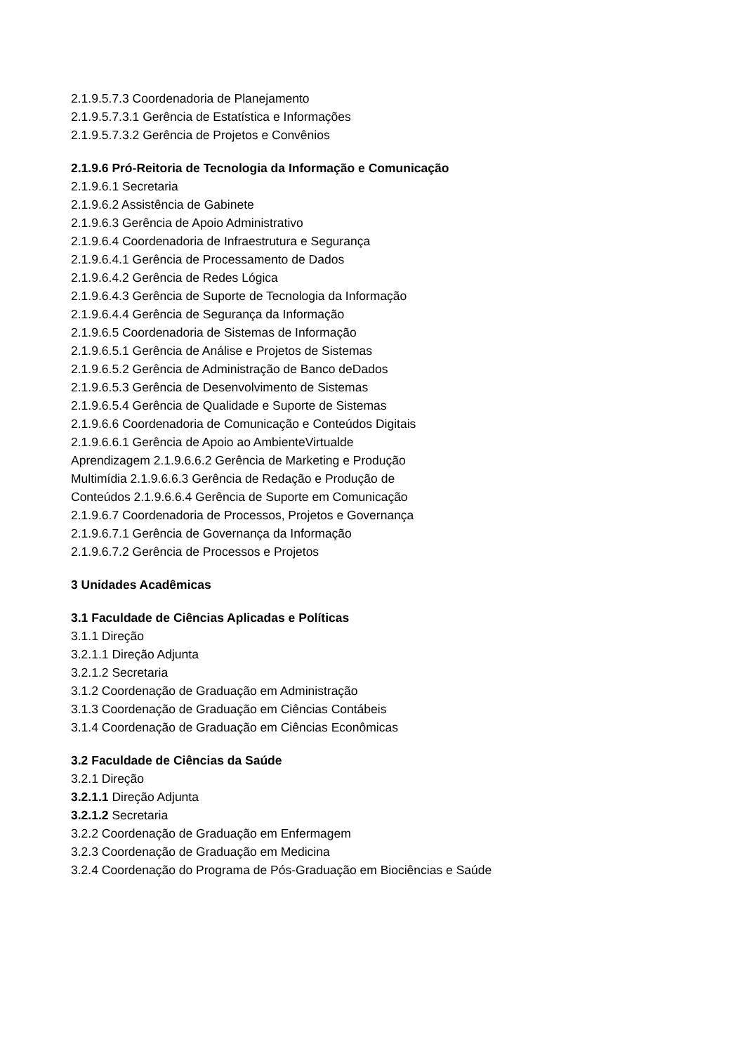2.1.9.5.7.3 Coordenadoria de Planejamento
2.1.9.5.7.3.1 Gerência de Estatística e Informações
2.1.9.5.7.3.2 Gerência de Projetos e Convênios
2.1.9.6 Pró-Reitoria de Tecnologia da Informação e Comunicação
2.1.9.6.1 Secretaria
2.1.9.6.2 Assistência de Gabinete
2.1.9.6.3 Gerência de Apoio Administrativo
2.1.9.6.4 Coordenadoria de Infraestrutura e Segurança
2.1.9.6.4.1 Gerência de Processamento de Dados
2.1.9.6.4.2 Gerência de Redes Lógica
2.1.9.6.4.3 Gerência de Suporte de Tecnologia da Informação
2.1.9.6.4.4 Gerência de Segurança da Informação
2.1.9.6.5 Coordenadoria de Sistemas de Informação
2.1.9.6.5.1 Gerência de Análise e Projetos de Sistemas
2.1.9.6.5.2 Gerência de Administração de Banco deDados
2.1.9.6.5.3 Gerência de Desenvolvimento de Sistemas
2.1.9.6.5.4 Gerência de Qualidade e Suporte de Sistemas
2.1.9.6.6 Coordenadoria de Comunicação e Conteúdos Digitais
2.1.9.6.6.1 Gerência de Apoio ao AmbienteVirtualde
Aprendizagem 2.1.9.6.6.2 Gerência de Marketing e Produção
Multimídia 2.1.9.6.6.3 Gerência de Redação e Produção de
Conteúdos 2.1.9.6.6.4 Gerência de Suporte em Comunicação
2.1.9.6.7 Coordenadoria de Processos, Projetos e Governança
2.1.9.6.7.1 Gerência de Governança da Informação
2.1.9.6.7.2 Gerência de Processos e Projetos
3 Unidades Acadêmicas
3.1 Faculdade de Ciências Aplicadas e Políticas
3.1.1 Direção
3.2.1.1 Direção Adjunta
3.2.1.2 Secretaria
3.1.2 Coordenação de Graduação em Administração
3.1.3 Coordenação de Graduação em Ciências Contábeis
3.1.4 Coordenação de Graduação em Ciências Econômicas
3.2 Faculdade de Ciências da Saúde
3.2.1 Direção
3.2.1.1 Direção Adjunta
3.2.1.2 Secretaria
3.2.2 Coordenação de Graduação em Enfermagem
3.2.3 Coordenação de Graduação em Medicina
3.2.4 Coordenação do Programa de Pós-Graduação em Biociências e Saúde